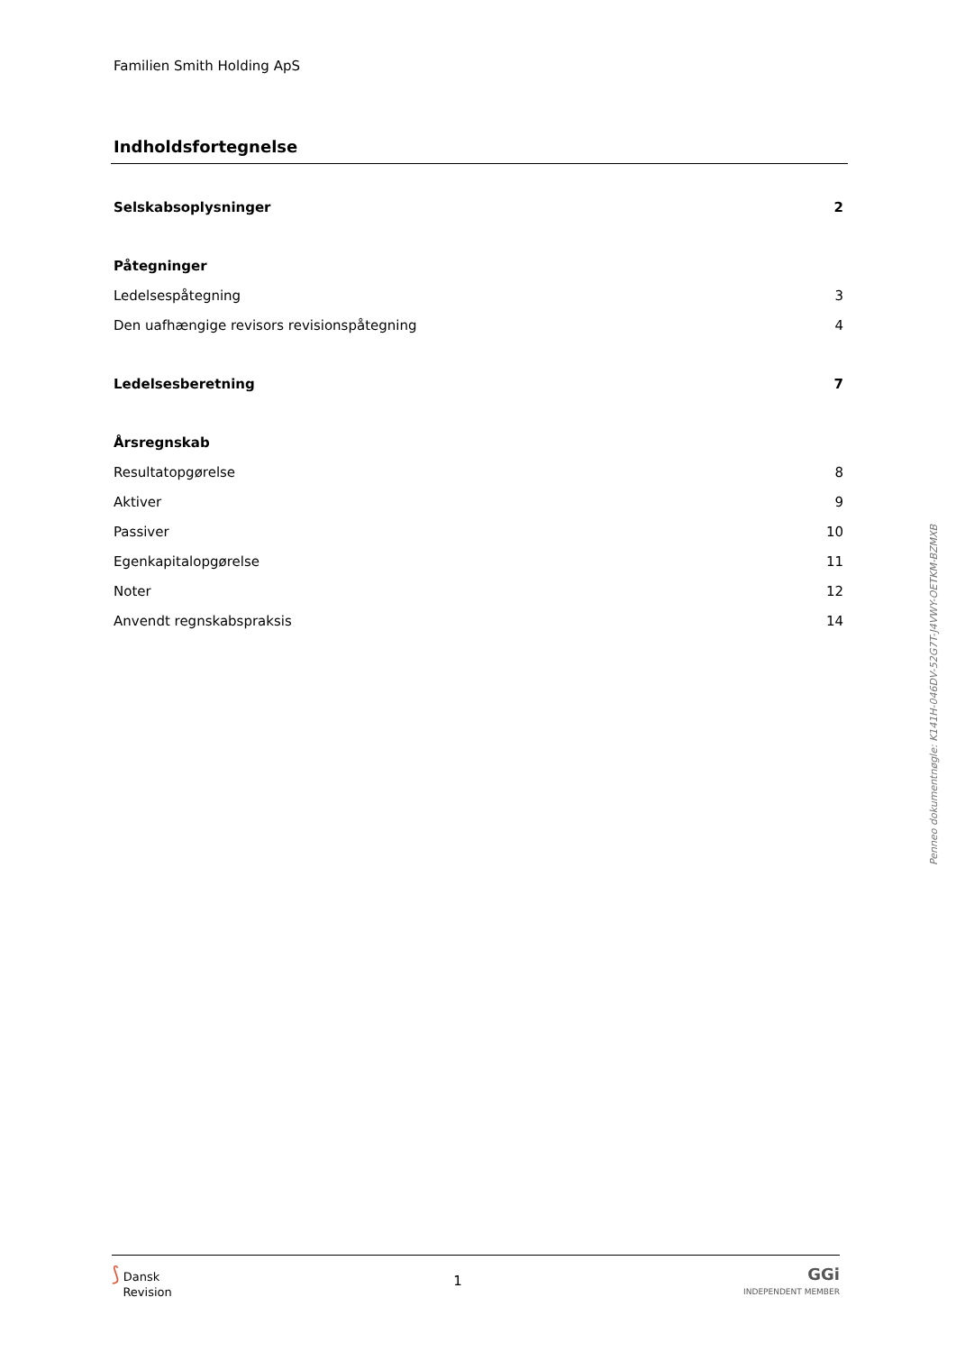Familien Smith Holding ApS
Indholdsfortegnelse
Selskabsoplysninger 2
Påtegninger
Ledelsespåtegning 3
Den uafhængige revisors revisionspåtegning 4
Ledelsesberetning 7
Årsregnskab
Resultatopgørelse 8
Aktiver 9
Passiver 10
Egenkapitalopgørelse 11
Noter 12
Anvendt regnskabspraksis 14
⟆ Dansk
Revision
1
GGi
INDEPENDENT MEMBER
Penneo dokumentnøgle: K141H-046DV-52G7T-J4VWY-OETKM-BZMXB